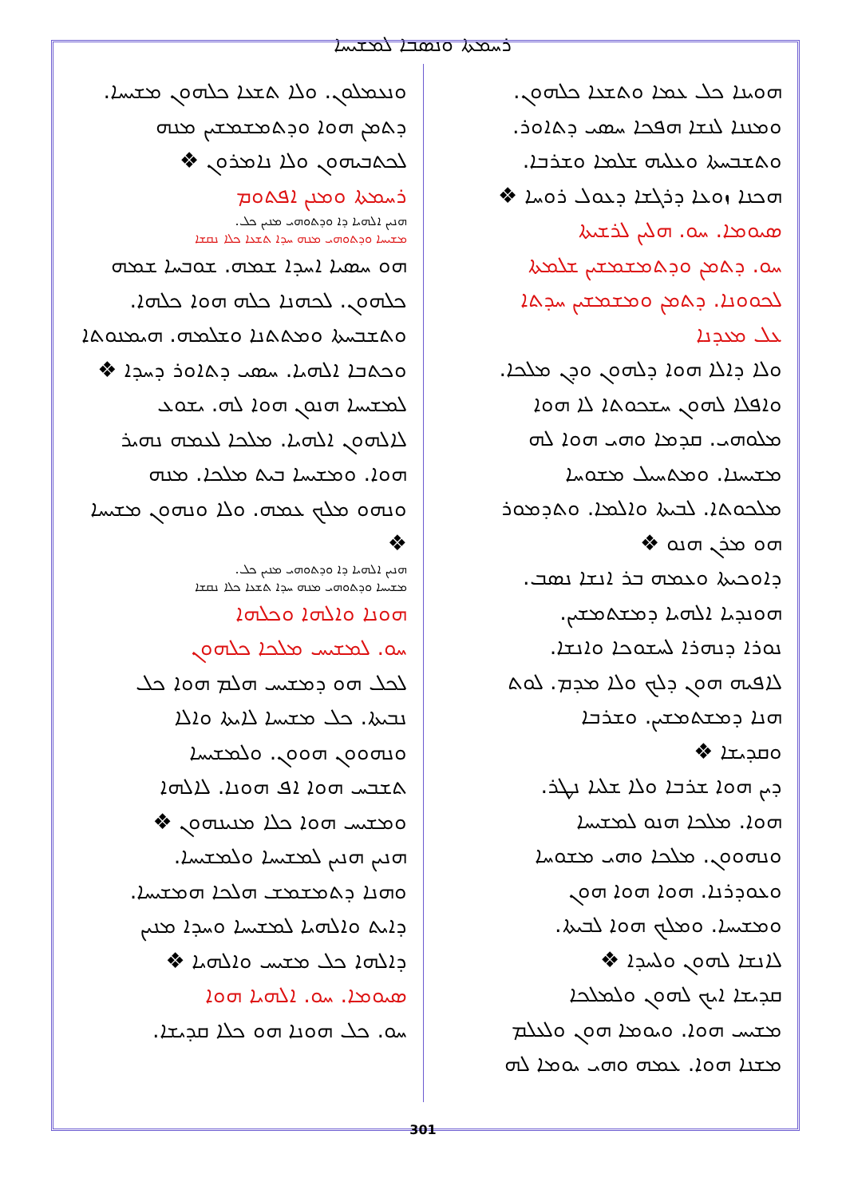ܪܚܡܬܐ ܘܢܣܒܐ ܠܡܫܝܚܐ
ܗܘܝܢܐ ܟܠ ܥܡܐ ܘܬܫܥܐ ܟܠܗܘܢ.
ܘܡܢܢܐ ܠܢܫܐ ܗܦܟܐ ܚܣܝ ܕܬܐܘܪ.
ܘܬܫܒܚܬܐ ܘܥܠܝܗ ܫܠܡܐ ܘܫܪܒܐ.
ܗܟܢܐ ܙܘܥܐ ܕܪܓܫܐ ܕܥܘܠ ܪܘܚܐ ❖
ܣܝܘܡܐ. ܚܘ. ܗܠܝܢ ܠܪܫܝܬܐ
ܚܘ. ܕܬܡܢ ܘܕܬܡܫܡܫܝܢ ܫܠܡܬܐ
ܠܟܘܘܢܐ. ܕܬܡܢ ܘܡܫܡܫܝܢ ܚܕܬܐ
ܥܠ ܡܥܕܢܐ
ܘܠܐ ܕܐܠܐ ܗܘܐ ܕܠܗܘܢ ܘܕܢ ܡܠܟܐ.
ܘܐܦܠܐ ܠܗܘܢ ܚܫܟܘܬܐ ܠܐ ܗܘܐ
ܡܠܘܗܝ. ܩܕܡܐ ܘܗܝ ܗܘܐ ܠܗ
ܡܫܝܚܢܐ. ܘܡܬܚܝܠ ܡܫܘܚܐ
ܡܠܟܘܬܐ. ܠܒܝܬܐ ܘܐܠܡܐ. ܘܬܕܡܘܪ
ܗܘ ܡܪܢ ܗܢܘ ❖
ܕܐܘܟܝܬܐ ܘܥܡܗ ܒܪ ܐܢܫܐ ܢܣܒ.
ܗܘܢܕܝܐ ܐܠܗܝܐ ܕܡܫܬܡܫܝܢ.
ܢܘܪܐ ܕܢܗܪܐ ܠܚܫܘܟܐ ܘܐܢܫܐ.
ܠܐܦܝܗ ܗܘܢ ܕܠܟ ܘܠܐ ܡܕܡ. ܠܘܬ
ܗܢܐ ܕܡܫܬܡܫܝܢ. ܘܫܪܒܐ
ܘܩܕܝܫܐ ❖
ܕܝܢ ܗܘܐ ܫܪܒܐ ܘܠܐ ܫܠܝܐ ܢܛܪ.
ܗܘܐ. ܡܠܟܐ ܗܢܘ ܠܡܫܝܚܐ
ܘܢܗܘܘܢ. ܡܠܟܐ ܘܗܝ ܡܫܘܚܐ
ܘܥܘܕܪܢܐ. ܗܘܐ ܗܘܐ ܗܘܢ
ܘܡܫܝܚܐ. ܘܡܠܟ ܗܘܐ ܠܒܝܬܐ.
ܠܐܢܫܐ ܠܗܘܢ ܘܠܚܕܐ ❖
ܩܕܝܫܐ ܐܝܟ ܠܗܘܢ ܘܠܡܠܟܐ
ܡܫܝܚ ܗܘܐ. ܘܝܘܡܐ ܗܘܢ ܘܠܥܠܡ
ܡܫܢܐ ܗܘܐ. ܥܡܗ ܘܗܝ ܝܘܡܐ ܠܗ
ܘܢܥܡܠܘܢ. ܘܠܐ ܬܫܥܐ ܟܠܗܘܢ ܡܫܝܚܐ.
ܕܬܡܢ ܗܘܐ ܘܕܬܡܫܡܫܝܢ ܡܢܗ
ܠܟܬܒܝܗܘܢ ܘܠܐ ܢܐܡܪܘܢ ❖
ܪܚܡܬܐ ܘܡܢܢ ܐܦܬܘܡ
ܗܢܝܢ ܐܠܗܝܐ ܕܐ ܘܕܬܘܗܝ ܡܢܝܢ ܟܠ.
ܡܫܝܚܐ ܘܕܬܘܗܝ ܡܢܗ ܚܕܐ ܬܫܥܐ ܟܠܐ ܢܩܫܐ
ܗܘ ܚܣܝܐ ܐܚܕܐ ܫܡܗ. ܫܘܒܚܐ ܫܡܗ
ܟܠܗܘܢ. ܠܟܗܢܐ ܟܠܗ ܗܘܐ ܟܠܗܐ.
ܘܬܫܒܚܬܐ ܘܡܬܬܢܐ ܘܫܠܡܗ. ܗܝܡܢܘܬܐ
ܘܟܬܒܐ ܐܠܗܝܐ. ܚܣܝ ܕܬܐܘܪ ܕܚܕܐ ❖
ܠܡܫܝܚܐ ܗܢܘܢ ܗܘܐ ܠܗ. ܝܫܘܥ
ܠܐܠܗܘܢ ܐܠܗܝܐ. ܡܠܟܐ ܠܥܡܗ ܢܗܝܪ
ܗܘܐ. ܘܡܫܝܚܐ ܒܝܬ ܡܠܟܐ. ܡܢܗ
ܘܢܗܘ ܡܠܟ ܥܡܗ. ܘܠܐ ܘܢܗܘܢ ܡܫܝܚܐ
❖
ܗܢܝܢ ܐܠܗܝܐ ܕܐ ܘܕܬܘܗܝ ܡܢܝܢ ܟܠ.
ܡܫܝܚܐ ܘܕܬܘܗܝ ܡܢܗ ܚܕܐ ܬܫܥܐ ܟܠܐ ܢܩܫܐ
ܗܘܢܐ ܘܐܠܗܐ ܘܟܠܗܐ
ܚܘ. ܠܡܫܝܚ ܡܠܟܐ ܟܠܗܘܢ
ܠܟܠ ܗܘ ܕܡܫܝܚ ܗܠܡ ܗܘܐ ܟܠ
ܢܒܝܬܐ. ܟܠ ܡܫܝܚܐ ܠܐܝܬܐ ܘܐܠܐ
ܘܢܗܘܘܢ ܗܘܘܢ. ܘܠܡܫܝܚܐ
ܬܫܒܚ ܗܘܐ ܐܦ ܗܘܢܐ. ܠܐܠܗܐ
ܘܡܫܝܚ ܗܘܐ ܟܠܐ ܡܢܝܢܗܘܢ ❖
ܗܢܝܢ ܗܢܝܢ ܠܡܫܝܚܐ ܘܠܡܫܝܚܐ.
ܘܗܢܐ ܕܬܡܫܡܫ ܗܠܟܐ ܗܡܫܝܚܐ.
ܕܐܝܬ ܘܐܠܗܝܐ ܠܡܫܝܚܐ ܘܚܕܐ ܡܢܝܢ
ܕܐܠܗܐ ܟܠ ܡܫܝܚ ܘܐܠܗܝܐ ❖
ܣܝܘܡܐ. ܚܘ. ܐܠܗܝܐ ܗܘܐ
ܚܘ. ܟܠ ܗܘܢܐ ܗܘ ܟܠܐ ܩܕܝܫܐ.
301